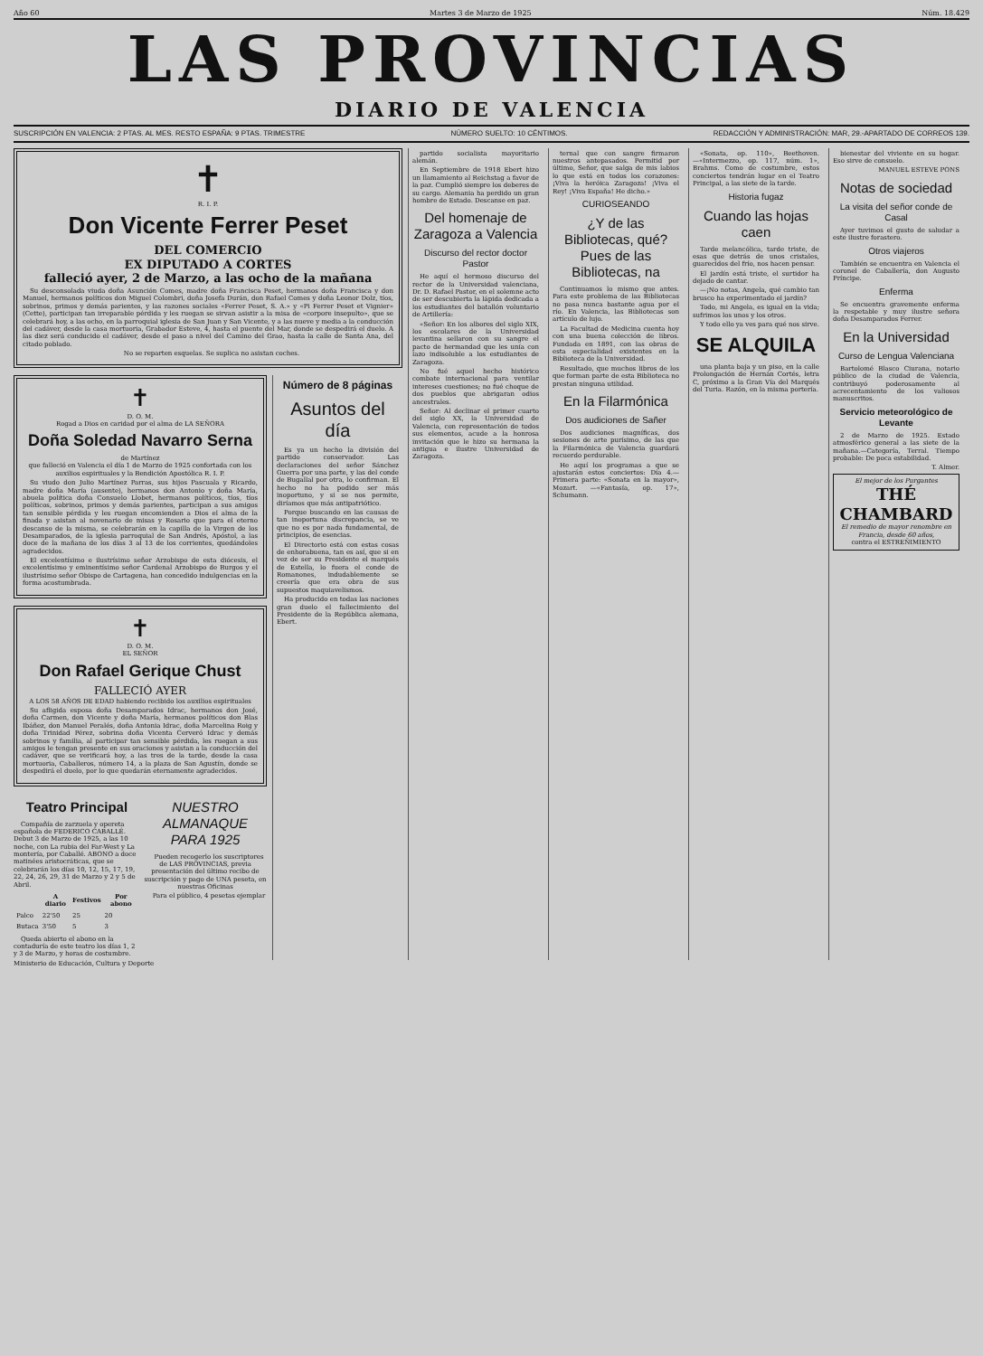Año 60 Martes 3 de Marzo de 1925 Núm. 18.429
LAS PROVINCIAS
DIARIO DE VALENCIA
SUSCRIPCIÓN EN VALENCIA: 2 PTAS. AL MES. RESTO ESPAÑA: 9 PTAS. TRIMESTRE NÚMERO SUELTO: 10 CÉNTIMOS. REDACCIÓN Y ADMINISTRACIÓN: MAR, 29.-APARTADO DE CORREOS 139.
✝
R. I. P.
Don Vicente Ferrer Peset
DEL COMERCIO
EX DIPUTADO A CORTES
falleció ayer, 2 de Marzo, a las ocho de la mañana
Su desconsolada viuda doña Asunción Comes, madre doña Francisca Peset, hermanos doña Francisca y don Manuel, hermanos políticos don Miguel Colombri, doña Josefa Durán, don Rafael Comes y doña Leonor Dolz, tíos, sobrinos, primos y demás parientes, y las razones sociales «Ferrer Peset, S. A.» y «Pi Ferrer Peset et Vignier» (Cette), participan tan irreparable pérdida y les ruegan se sirvan asistir a la misa de «corpore insepulto», que se celebrará hoy, a las ocho, en la parroquial iglesia de San Juan y San Vicente, y a las nueve y media a la conducción del cadáver, desde la casa mortuoria, Grabador Esteve, 4, hasta el puente del Mar, donde se despedirá el duelo. A las diez será conducido el cadáver, desde el paso a nivel del Camino del Grao, hasta la calle de Santa Ana, del citado poblado.
No se reparten esquelas. Se suplica no asistan coches.
✝
D. O. M.
Rogad a Dios en caridad por el alma de LA SEÑORA
Doña Soledad Navarro Serna
de Martínez
que falleció en Valencia el día 1 de Marzo de 1925 confortada con los auxilios espirituales y la Bendición Apostólica R. I. P.
Su viudo don Julio Martínez Parras, sus hijos Pascuala y Ricardo, madre doña María (ausente), hermanos don Antonio y doña María, abuela política doña Consuelo Llobet, hermanos políticos, tíos, tíos políticos, sobrinos, primos y demás parientes, participan a sus amigos tan sensible pérdida y les ruegan encomienden a Dios el alma de la finada y asistan al novenario de misas y Rosario que para el eterno descanso de la misma, se celebrarán en la capilla de la Virgen de los Desamparados, de la iglesia parroquial de San Andrés, Apóstol, a las doce de la mañana de los días 3 al 13 de los corrientes, quedándoles agradecidos.
El excelentísimo e ilustrísimo señor Arzobispo de esta diócesis, el excelentísimo y eminentísimo señor Cardenal Arzobispo de Burgos y el ilustrísimo señor Obispo de Cartagena, han concedido indulgencias en la forma acostumbrada.
✝
D. O. M.
EL SEÑOR
Don Rafael Gerique Chust
FALLECIÓ AYER
A LOS 58 AÑOS DE EDAD habiendo recibido los auxilios espirituales
Su afligida esposa doña Desamparados Idrac, hermanos don José, doña Carmen, don Vicente y doña María, hermanos políticos don Blas Ibáñez, don Manuel Peralés, doña Antonia Idrac, doña Marcelina Roig y doña Trinidad Pérez, sobrina doña Vicenta Cerveró Idrac y demás sobrinos y familia, al participar tan sensible pérdida, les ruegan a sus amigos le tengan presente en sus oraciones y asistan a la conducción del cadáver, que se verificará hoy, a las tres de la tarde, desde la casa mortuoria, Caballeros, número 14, a la plaza de San Agustín, donde se despedirá el duelo, por lo que quedarán eternamente agradecidos.
Teatro Principal
Compañía de zarzuela y opereta española de FEDERICO CABALLÉ. Debut 3 de Marzo de 1925, a las 10 noche, con La rubia del Far-West y La montería, por Caballé. ABONO a doce matinées aristocráticas, que se celebrarán los días 10, 12, 15, 17, 19, 22, 24, 26, 29, 31 de Marzo y 2 y 5 de Abril.
| | A diario | Festivos | Por abono |
| --- | --- | --- | --- |
| Palco | 22'50 | 25 | 20 |
| Butaca | 3'50 | 5 | 3 |
Queda abierto el abono en la contaduría de este teatro los días 1, 2 y 3 de Marzo, y horas de costumbre.
NUESTRO ALMANAQUE PARA 1925
Pueden recogerlo los suscriptores de LAS PROVINCIAS, previa presentación del último recibo de suscripción y pago de UNA peseta, en nuestras Oficinas
Para el público, 4 pesetas ejemplar
Número de 8 páginas
Asuntos del día
Es ya un hecho la división del partido conservador. Las declaraciones del señor Sánchez Guerra por una parte, y las del conde de Bugallal por otra, lo confirman. El hecho no ha podido ser más inoportuno, y si se nos permite, diríamos que más antipatriótico.
Porque buscando en las causas de tan inoportuna discrepancia, se ve que no es por nada fundamental, de principios, de esencias.
El Directorio está con estas cosas de enhorabuena, tan es así, que si en vez de ser su Presidente el marqués de Estella, lo fuera el conde de Romanones, indudablemente se creería que era obra de sus supuestos maquiavelismos.
Ha producido en todas las naciones gran duelo el fallecimiento del Presidente de la República alemana, Ebert.
partido socialista mayoritario alemán.
En Septiembre de 1918 Ebert hizo un llamamiento al Reichstag a favor de la paz. Cumplió siempre los deberes de su cargo. Alemania ha perdido un gran hombre de Estado. Descanse en paz.
Del homenaje de Zaragoza a Valencia
Discurso del rector doctor Pastor
He aquí el hermoso discurso del rector de la Universidad valenciana, Dr. D. Rafael Pastor, en el solemne acto de ser descubierta la lápida dedicada a los estudiantes del batallón voluntario de Artillería:
«Señor: En los albores del siglo XIX, los escolares de la Universidad levantina sellaron con su sangre el pacto de hermandad que les unía con lazo indisoluble a los estudiantes de Zaragoza.
No fué aquel hecho histórico combate internacional para ventilar intereses cuestiones; no fué choque de dos pueblos que abrigaran odios ancestrales.
Señor: Al declinar el primer cuarto del siglo XX, la Universidad de Valencia, con representación de todos sus elementos, acude a la honrosa invitación que le hizo su hermana la antigua e ilustre Universidad de Zaragoza.
ternal que con sangre firmaron nuestros antepasados. Permitid por último, Señor, que salga de mis labios lo que está en todos los corazones: ¡Viva la heróica Zaragoza! ¡Viva el Rey! ¡Viva España! He dicho.»
CURIOSEANDO
¿Y de las Bibliotecas, qué? Pues de las Bibliotecas, na
Continuamos lo mismo que antes. Para este problema de las Bibliotecas no pasa nunca bastante agua por el río. En Valencia, las Bibliotecas son artículo de lujo.
La Facultad de Medicina cuenta hoy con una buena colección de libros. Fundada en 1891, con las obras de esta especialidad existentes en la Biblioteca de la Universidad.
Resultado, que muchos libros de los que forman parte de esta Biblioteca no prestan ninguna utilidad.
En la Filarmónica
Dos audiciones de Sañer
Dos audiciones magníficas, dos sesiones de arte purísimo, de las que la Filarmónica de Valencia guardará recuerdo perdurable.
He aquí los programas a que se ajustarán estos conciertos: Día 4.—Primera parte: «Sonata en la mayor», Mozart. —«Fantasía, op. 17», Schumann.
«Sonata, op. 110», Beethoven.—«Intermezzo, op. 117, núm. 1», Brahms. Como de costumbre, estos conciertos tendrán lugar en el Teatro Principal, a las siete de la tarde.
Historia fugaz
Cuando las hojas caen
Tarde melancólica, tarde triste, de esas que detrás de unos cristales, guarecidos del frío, nos hacen pensar.
El jardín está triste, el surtidor ha dejado de cantar.
—¡No notas, Angela, qué cambio tan brusco ha experimentado el jardín?
Todo, mi Angela, es igual en la vida; sufrimos los unos y los otros.
Y todo ello ya ves para qué nos sirve.
SE ALQUILA
una planta baja y un piso, en la calle Prolongación de Hernán Cortés, letra C, próximo a la Gran Vía del Marqués del Turia. Razón, en la misma portería.
bienestar del viviente en su hogar. Eso sirve de consuelo.
MANUEL ESTEVE PONS
Notas de sociedad
La visita del señor conde de Casal
Ayer tuvimos el gusto de saludar a este ilustre forastero.
Otros viajeros
También se encuentra en Valencia el coronel de Caballería, don Augusto Príncipe.
Enferma
Se encuentra gravemente enferma la respetable y muy ilustre señora doña Desamparados Ferrer.
En la Universidad
Curso de Lengua Valenciana
Bartolomé Blasco Ciurana, notario público de la ciudad de Valencia, contribuyó poderosamente al acrecentamiento de los valiosos manuscritos.
Servicio meteorológico de Levante
2 de Marzo de 1925. Estado atmosférico general a las siete de la mañana.—Categoría, Terral. Tiempo probable: De poca estabilidad.
T. Almer.
El mejor de los Purgantes
THÉ CHAMBARD
El remedio de mayor renombre en Francia, desde 60 años,
contra el ESTREÑIMIENTO
Ministerio de Educación, Cultura y Deporte